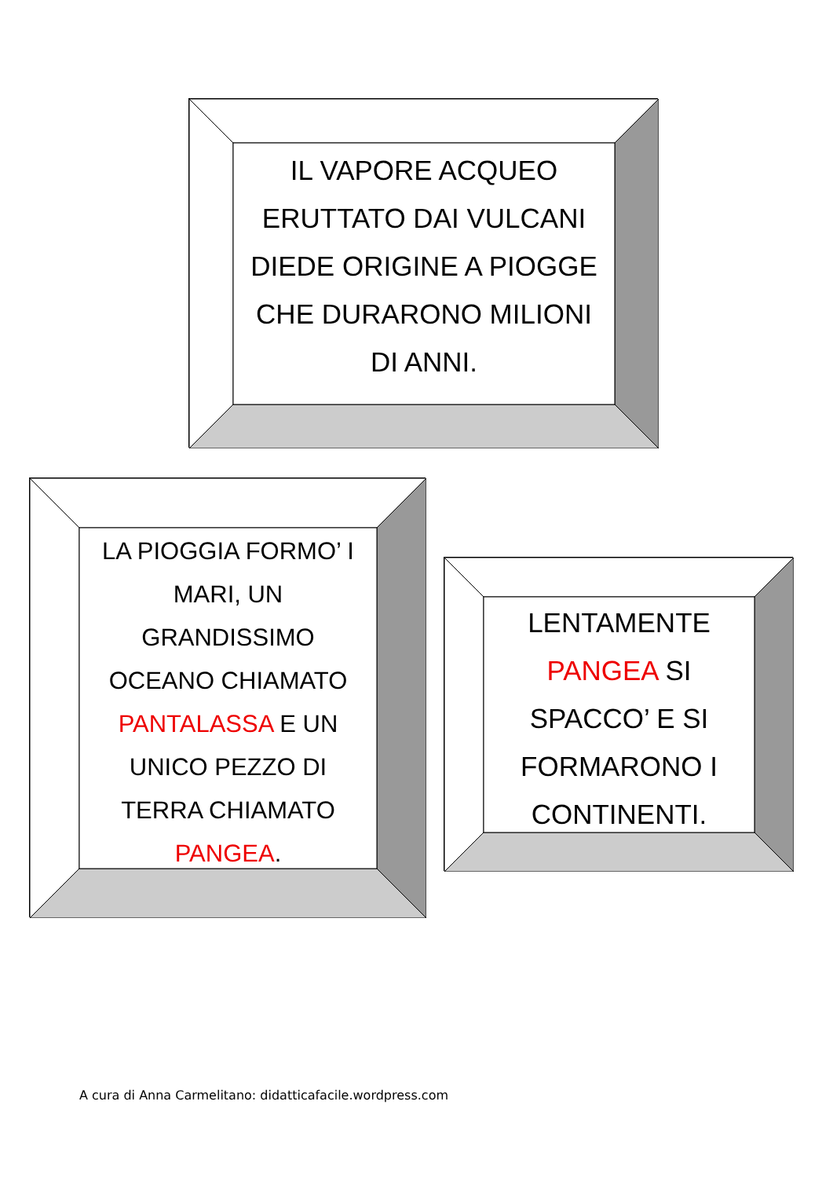IL VAPORE ACQUEO
ERUTTATO DAI VULCANI
DIEDE ORIGINE A PIOGGE
CHE DURARONO MILIONI
DI ANNI.
LA PIOGGIA FORMO’ I
MARI, UN
GRANDISSIMO
OCEANO CHIAMATO
PANTALASSA E UN
UNICO PEZZO DI
TERRA CHIAMATO
PANGEA.
LENTAMENTE
PANGEA SI
SPACCO’ E SI
FORMARONO I
CONTINENTI.
A cura di Anna Carmelitano: didatticafacile.wordpress.com